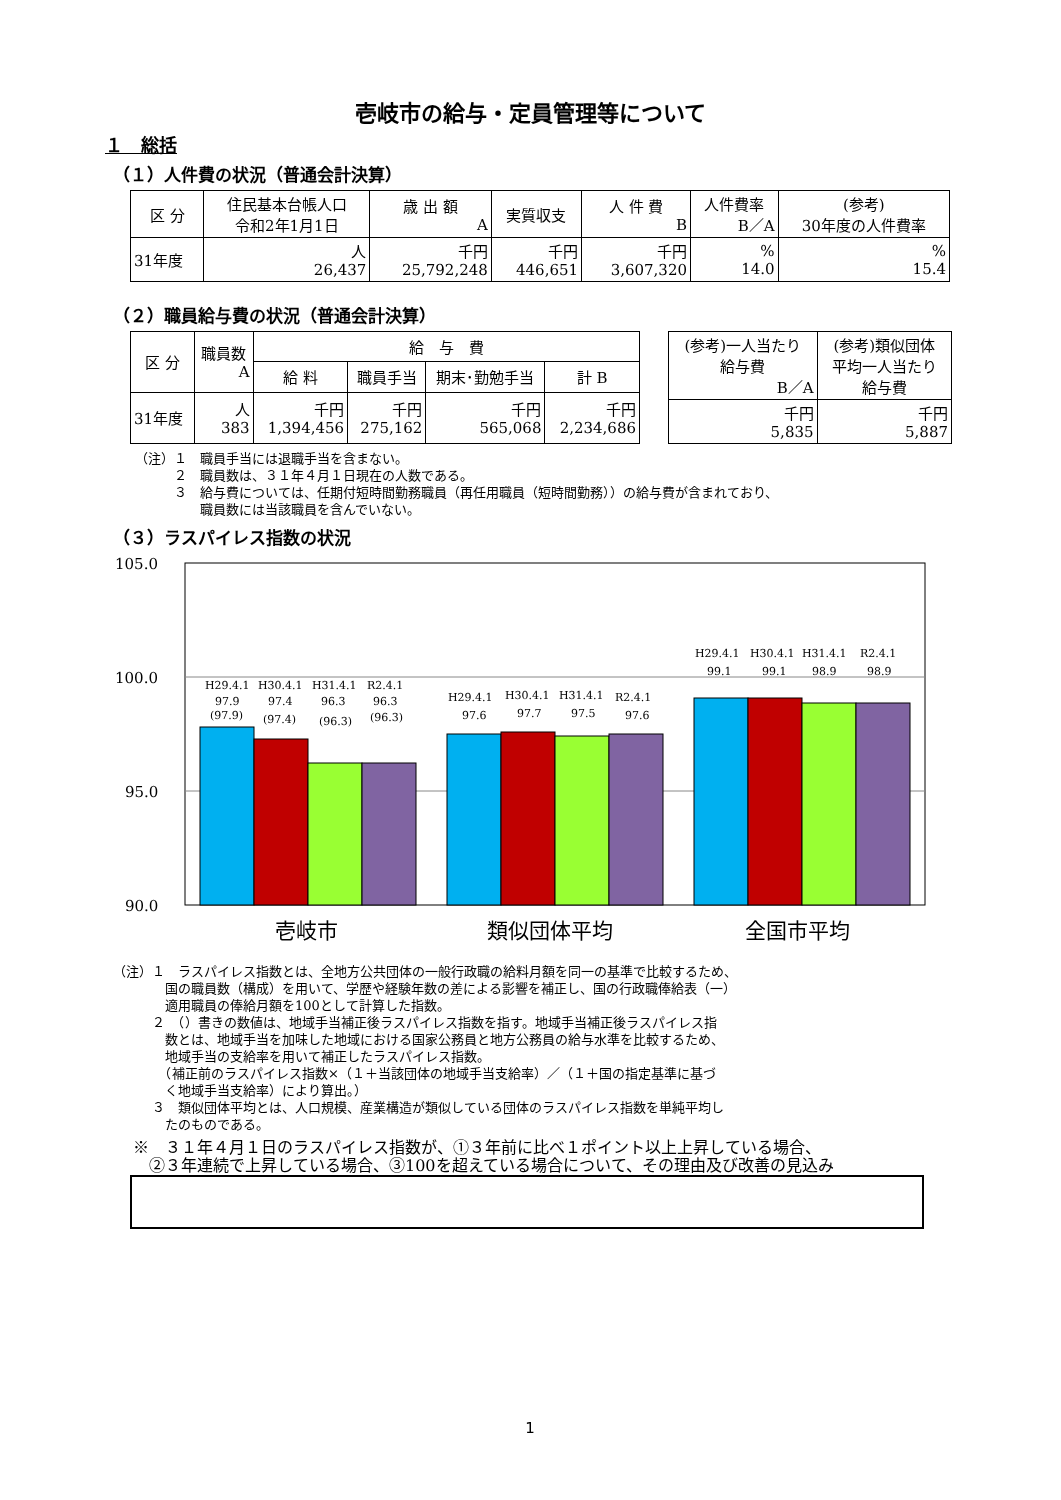壱岐市の給与・定員管理等について
１　総括
（１）人件費の状況（普通会計決算）
| 区 分 | 住民基本台帳人口 令和2年1月1日 | 歳 出 額 A | 実質収支 | 人 件 費 B | 人件費率 B／A | (参考) 30年度の人件費率 |
| --- | --- | --- | --- | --- | --- | --- |
| 31年度 | 人 26,437 | 千円 25,792,248 | 千円 446,651 | 千円 3,607,320 | % 14.0 | % 15.4 |
（２）職員給与費の状況（普通会計決算）
| 区 分 | 職員数 A | 給 与 費 | | | |
| --- | --- | --- | --- | --- | --- |
| | | 給 料 | 職員手当 | 期末･勤勉手当 | 計 B |
| 31年度 | 人 383 | 千円 1,394,456 | 千円 275,162 | 千円 565,068 | 千円 2,234,686 |
| (参考)一人当たり 給与費 B／A | (参考)類似団体 平均一人当たり 給与費 |
| --- | --- |
| 千円 5,835 | 千円 5,887 |
（注）１　職員手当には退職手当を含まない。
　　　２　職員数は、３１年４月１日現在の人数である。
　　　３　給与費については、任期付短時間勤務職員（再任用職員（短時間勤務））の給与費が含まれており、
　　　　　職員数には当該職員を含んでいない。
（３）ラスパイレス指数の状況
105.0
100.0
95.0
90.0
H29.4.1
H30.4.1
H31.4.1
R2.4.1
97.9
97.4
96.3
96.3
(97.9)
(97.4)
(96.3)
(96.3)
H29.4.1
H30.4.1
H31.4.1
R2.4.1
97.6
97.7
97.5
97.6
H29.4.1
H30.4.1
H31.4.1
R2.4.1
99.1
99.1
98.9
98.9
壱岐市
類似団体平均
全国市平均
（注）１　ラスパイレス指数とは、全地方公共団体の一般行政職の給料月額を同一の基準で比較するため、
　　　　国の職員数（構成）を用いて、学歴や経験年数の差による影響を補正し、国の行政職俸給表（一）
　　　　適用職員の俸給月額を100として計算した指数。
　　　２　（）書きの数値は、地域手当補正後ラスパイレス指数を指す。地域手当補正後ラスパイレス指
　　　　数とは、地域手当を加味した地域における国家公務員と地方公務員の給与水準を比較するため、
　　　　地域手当の支給率を用いて補正したラスパイレス指数。
　　　　（補正前のラスパイレス指数×（１＋当該団体の地域手当支給率）／（１＋国の指定基準に基づ
　　　　く地域手当支給率）により算出。）
　　　３　類似団体平均とは、人口規模、産業構造が類似している団体のラスパイレス指数を単純平均し
　　　　たのものである。
※　３１年４月１日のラスパイレス指数が、①３年前に比べ１ポイント以上上昇している場合、
　②３年連続で上昇している場合、③100を超えている場合について、その理由及び改善の見込み
1